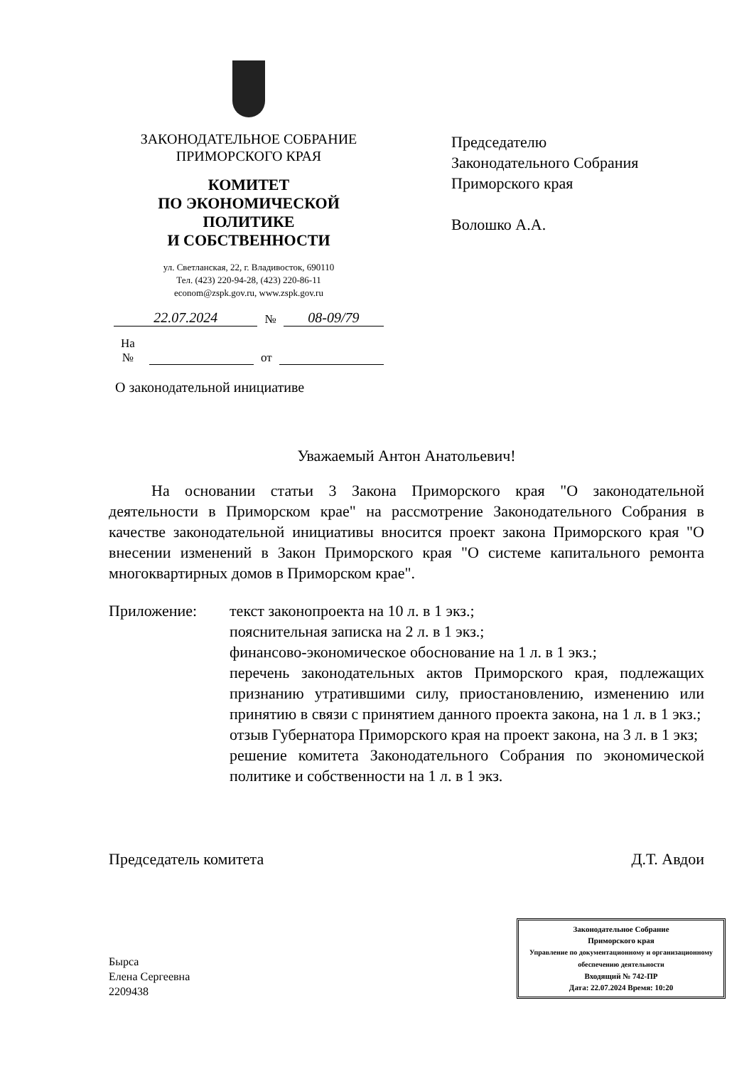ЗАКОНОДАТЕЛЬНОЕ СОБРАНИЕ
ПРИМОРСКОГО КРАЯ
КОМИТЕТ
ПО ЭКОНОМИЧЕСКОЙ ПОЛИТИКЕ
И СОБСТВЕННОСТИ
ул. Светланская, 22, г. Владивосток, 690110
Тел. (423) 220-94-28, (423) 220-86-11
econom@zspk.gov.ru, www.zspk.gov.ru
22.07.2024 № 08-09/79
На № от
Председателю
Законодательного Собрания
Приморского края
Волошко А.А.
О законодательной инициативе
Уважаемый Антон Анатольевич!
На основании статьи 3 Закона Приморского края "О законодательной деятельности в Приморском крае" на рассмотрение Законодательного Собрания в качестве законодательной инициативы вносится проект закона Приморского края "О внесении изменений в Закон Приморского края "О системе капитального ремонта многоквартирных домов в Приморском крае".
Приложение: текст законопроекта на 10 л. в 1 экз.;
пояснительная записка на 2 л. в 1 экз.;
финансово-экономическое обоснование на 1 л. в 1 экз.;
перечень законодательных актов Приморского края, подлежащих признанию утратившими силу, приостановлению, изменению или принятию в связи с принятием данного проекта закона, на 1 л. в 1 экз.;
отзыв Губернатора Приморского края на проект закона, на 3 л. в 1 экз;
решение комитета Законодательного Собрания по экономической политике и собственности на 1 л. в 1 экз.
Председатель комитета Д.Т. Авдои
Бырса
Елена Сергеевна
2209438
Законодательное Собрание
Приморского края
Управление по документационному и организационному обеспечению деятельности
Входящий № 742-ПР
Дата: 22.07.2024 Время: 10:20